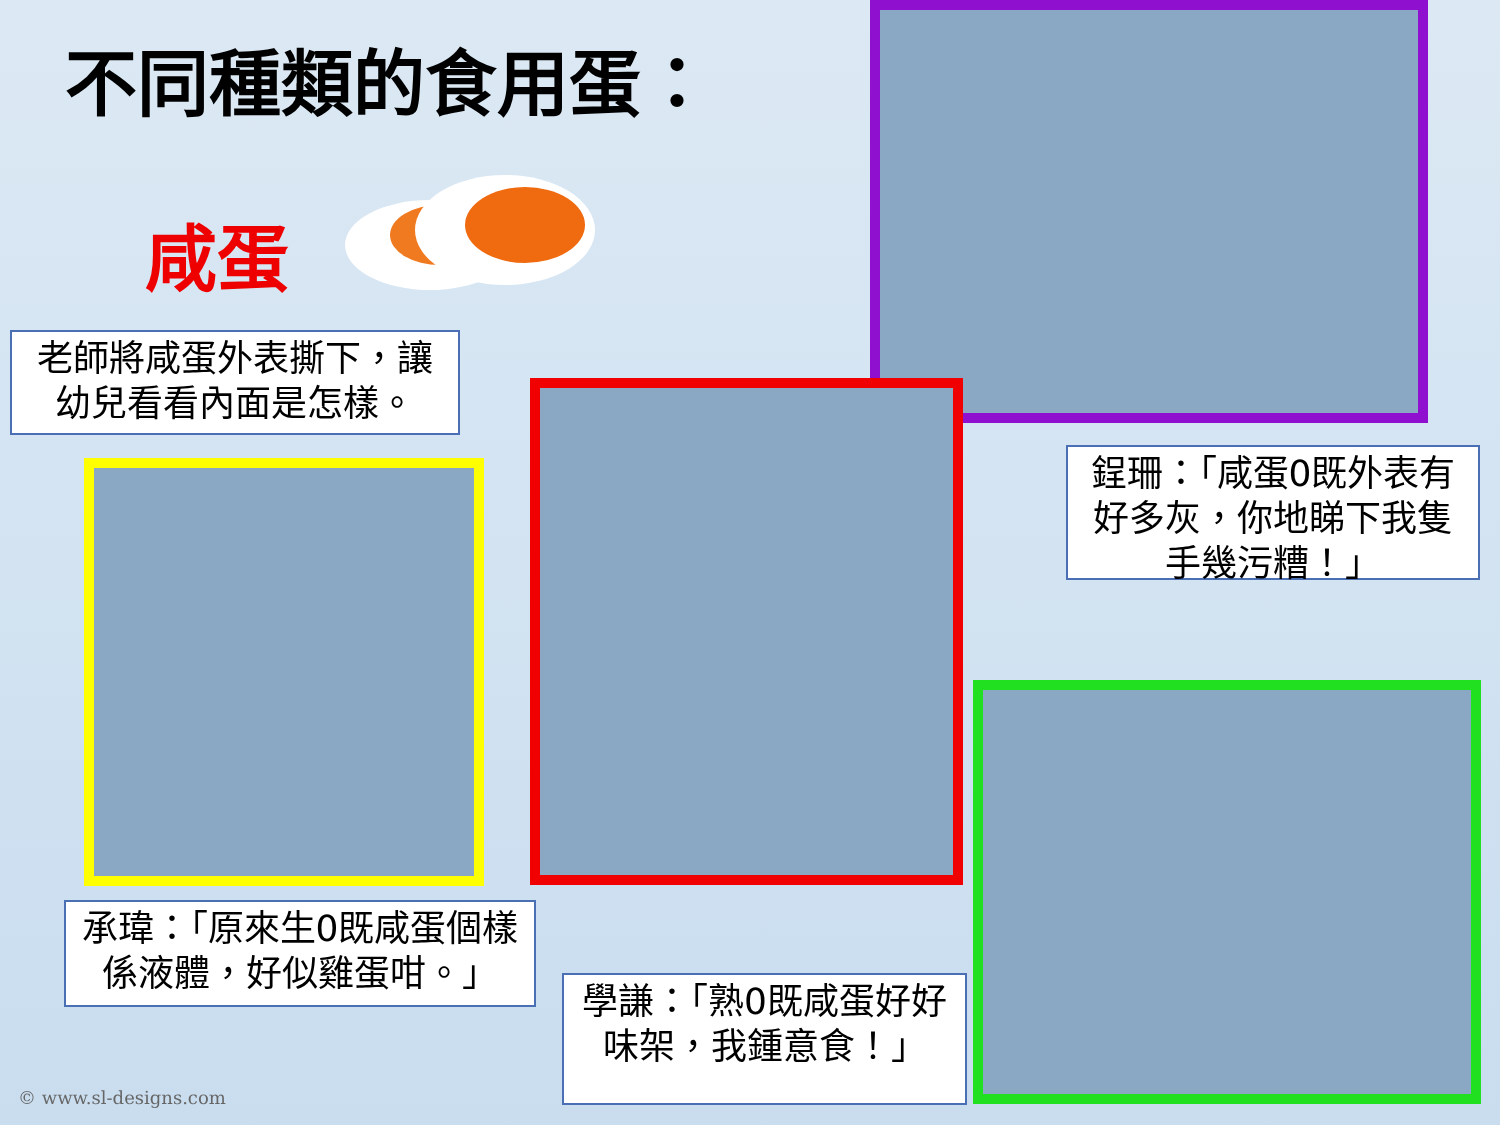不同種類的食用蛋：
咸蛋
老師將咸蛋外表撕下，讓幼兒看看內面是怎樣。
鋥珊：「咸蛋0既外表有好多灰，你地睇下我隻手幾污糟！」
承瑋：「原來生0既咸蛋個樣係液體，好似雞蛋咁。」
學謙：「熟0既咸蛋好好味架，我鍾意食！」
© www.sl-designs.com